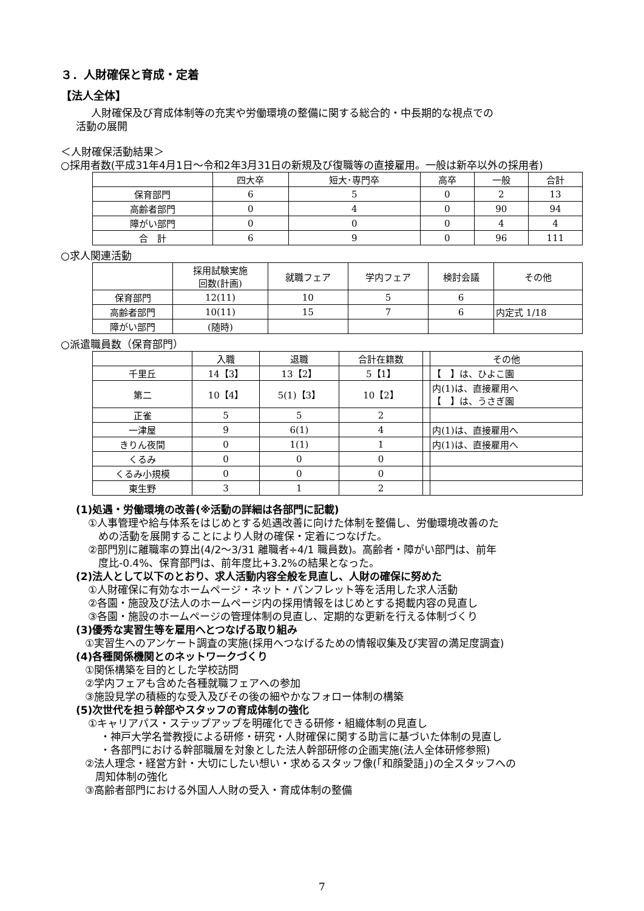３．人財確保と育成・定着
【法人全体】
人財確保及び育成体制等の充実や労働環境の整備に関する総合的・中長期的な視点での
活動の展開
＜人財確保活動結果＞
○採用者数(平成31年4月1日～令和2年3月31日の新規及び復職等の直接雇用。一般は新卒以外の採用者)
| | 四大卒 | 短大･専門卒 | 高卒 | 一般 | 合計 |
| --- | --- | --- | --- | --- | --- |
| 保育部門 | 6 | 5 | 0 | 2 | 13 |
| 高齢者部門 | 0 | 4 | 0 | 90 | 94 |
| 障がい部門 | 0 | 0 | 0 | 4 | 4 |
| 合 計 | 6 | 9 | 0 | 96 | 111 |
○求人関連活動
| | 採用試験実施 回数(計画) | 就職フェア | 学内フェア | 検討会議 | その他 |
| --- | --- | --- | --- | --- | --- |
| 保育部門 | 12(11) | 10 | 5 | 6 | |
| 高齢者部門 | 10(11) | 15 | 7 | 6 | 内定式 1/18 |
| 障がい部門 | (随時) | | | | |
○派遣職員数（保育部門）
| | 入職 | 退職 | 合計在籍数 | | その他 |
| --- | --- | --- | --- | --- | --- |
| 千里丘 | 14【3】 | 13【2】 | 5【1】 | | 【 】は、ひよこ園 |
| 第二 | 10【4】 | 5(1)【3】 | 10【2】 | | 内(1)は、直接雇用へ 【 】は、うさぎ園 |
| 正雀 | 5 | 5 | 2 | | |
| 一津屋 | 9 | 6(1) | 4 | | 内(1)は、直接雇用へ |
| きりん夜間 | 0 | 1(1) | 1 | | 内(1)は、直接雇用へ |
| くるみ | 0 | 0 | 0 | | |
| くるみ小規模 | 0 | 0 | 0 | | |
| 東生野 | 3 | 1 | 2 | | |
(1)処遇・労働環境の改善(※活動の詳細は各部門に記載)
①人事管理や給与体系をはじめとする処遇改善に向けた体制を整備し、労働環境改善のた
　めの活動を展開することにより人財の確保・定着につなげた。
②部門別に離職率の算出(4/2～3/31 離職者÷4/1 職員数)。高齢者・障がい部門は、前年
　度比-0.4%、保育部門は、前年度比+3.2%の結果となった。
(2)法人として以下のとおり、求人活動内容全般を見直し、人財の確保に努めた
①人財確保に有効なホームページ・ネット・パンフレット等を活用した求人活動
②各園・施設及び法人のホームページ内の採用情報をはじめとする掲載内容の見直し
③各園・施設のホームページの管理体制の見直し、定期的な更新を行える体制づくり
(3)優秀な実習生等を雇用へとつなげる取り組み
①実習生へのアンケート調査の実施(採用へつなげるための情報収集及び実習の満足度調査)
(4)各種関係機関とのネットワークづくり
①関係構築を目的とした学校訪問
②学内フェアも含めた各種就職フェアへの参加
③施設見学の積極的な受入及びその後の細やかなフォロー体制の構築
(5)次世代を担う幹部やスタッフの育成体制の強化
①キャリアパス・ステップアップを明確化できる研修・組織体制の見直し
・神戸大学名誉教授による研修・研究・人財確保に関する助言に基づいた体制の見直し
・各部門における幹部職層を対象とした法人幹部研修の企画実施(法人全体研修参照)
②法人理念・経営方針・大切にしたい想い・求めるスタッフ像(「和顔愛語」)の全スタッフへの
　周知体制の強化
③高齢者部門における外国人人財の受入・育成体制の整備
7